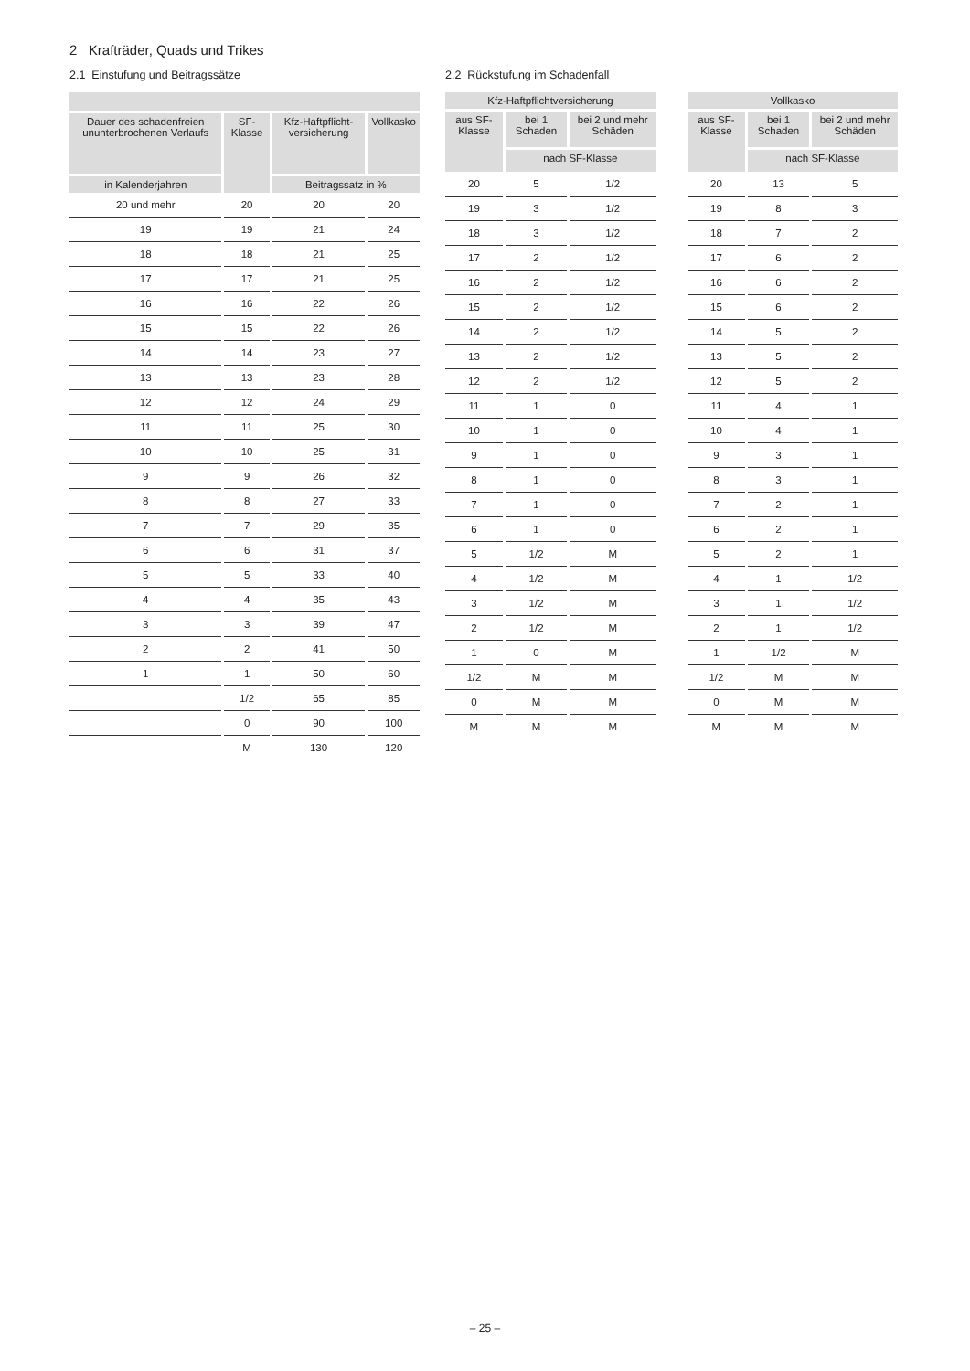2 Krafträder, Quads und Trikes
2.1 Einstufung und Beitragssätze
| Dauer des schadenfreien ununterbrochenen Verlaufs | SF-Klasse | Kfz-Haftpflicht-versicherung | Vollkasko |
| --- | --- | --- | --- |
| in Kalenderjahren | | Beitragssatz in % | |
| 20 und mehr | 20 | 20 | 20 |
| 19 | 19 | 21 | 24 |
| 18 | 18 | 21 | 25 |
| 17 | 17 | 21 | 25 |
| 16 | 16 | 22 | 26 |
| 15 | 15 | 22 | 26 |
| 14 | 14 | 23 | 27 |
| 13 | 13 | 23 | 28 |
| 12 | 12 | 24 | 29 |
| 11 | 11 | 25 | 30 |
| 10 | 10 | 25 | 31 |
| 9 | 9 | 26 | 32 |
| 8 | 8 | 27 | 33 |
| 7 | 7 | 29 | 35 |
| 6 | 6 | 31 | 37 |
| 5 | 5 | 33 | 40 |
| 4 | 4 | 35 | 43 |
| 3 | 3 | 39 | 47 |
| 2 | 2 | 41 | 50 |
| 1 | 1 | 50 | 60 |
| | 1/2 | 65 | 85 |
| | 0 | 90 | 100 |
| | M | 130 | 120 |
2.2 Rückstufung im Schadenfall
| Kfz-Haftpflichtversicherung | | |
| --- | --- | --- |
| aus SF-Klasse | bei 1 Schaden | bei 2 und mehr Schäden |
| | nach SF-Klasse | |
| 20 | 5 | 1/2 |
| 19 | 3 | 1/2 |
| 18 | 3 | 1/2 |
| 17 | 2 | 1/2 |
| 16 | 2 | 1/2 |
| 15 | 2 | 1/2 |
| 14 | 2 | 1/2 |
| 13 | 2 | 1/2 |
| 12 | 2 | 1/2 |
| 11 | 1 | 0 |
| 10 | 1 | 0 |
| 9 | 1 | 0 |
| 8 | 1 | 0 |
| 7 | 1 | 0 |
| 6 | 1 | 0 |
| 5 | 1/2 | M |
| 4 | 1/2 | M |
| 3 | 1/2 | M |
| 2 | 1/2 | M |
| 1 | 0 | M |
| 1/2 | M | M |
| 0 | M | M |
| M | M | M |
| Vollkasko | | |
| --- | --- | --- |
| aus SF-Klasse | bei 1 Schaden | bei 2 und mehr Schäden |
| | nach SF-Klasse | |
| 20 | 13 | 5 |
| 19 | 8 | 3 |
| 18 | 7 | 2 |
| 17 | 6 | 2 |
| 16 | 6 | 2 |
| 15 | 6 | 2 |
| 14 | 5 | 2 |
| 13 | 5 | 2 |
| 12 | 5 | 2 |
| 11 | 4 | 1 |
| 10 | 4 | 1 |
| 9 | 3 | 1 |
| 8 | 3 | 1 |
| 7 | 2 | 1 |
| 6 | 2 | 1 |
| 5 | 2 | 1 |
| 4 | 1 | 1/2 |
| 3 | 1 | 1/2 |
| 2 | 1 | 1/2 |
| 1 | 1/2 | M |
| 1/2 | M | M |
| 0 | M | M |
| M | M | M |
– 25 –